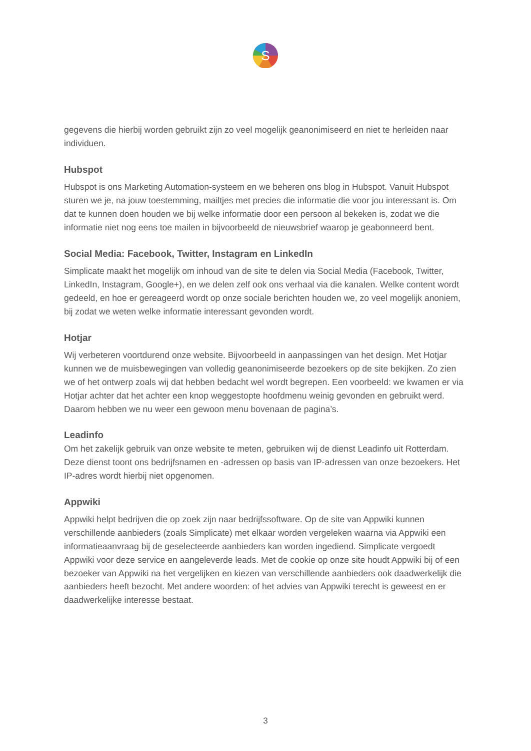S
gegevens die hierbij worden gebruikt zijn zo veel mogelijk geanonimiseerd en niet te herleiden naar individuen.
Hubspot
Hubspot is ons Marketing Automation-systeem en we beheren ons blog in Hubspot. Vanuit Hubspot sturen we je, na jouw toestemming, mailtjes met precies die informatie die voor jou interessant is. Om dat te kunnen doen houden we bij welke informatie door een persoon al bekeken is, zodat we die informatie niet nog eens toe mailen in bijvoorbeeld de nieuwsbrief waarop je geabonneerd bent.
Social Media: Facebook, Twitter, Instagram en LinkedIn
Simplicate maakt het mogelijk om inhoud van de site te delen via Social Media (Facebook, Twitter, LinkedIn, Instagram, Google+), en we delen zelf ook ons verhaal via die kanalen. Welke content wordt gedeeld, en hoe er gereageerd wordt op onze sociale berichten houden we, zo veel mogelijk anoniem, bij zodat we weten welke informatie interessant gevonden wordt.
Hotjar
Wij verbeteren voortdurend onze website. Bijvoorbeeld in aanpassingen van het design. Met Hotjar kunnen we de muisbewegingen van volledig geanonimiseerde bezoekers op de site bekijken. Zo zien we of het ontwerp zoals wij dat hebben bedacht wel wordt begrepen. Een voorbeeld: we kwamen er via Hotjar achter dat het achter een knop weggestopte hoofdmenu weinig gevonden en gebruikt werd. Daarom hebben we nu weer een gewoon menu bovenaan de pagina’s.
Leadinfo
Om het zakelijk gebruik van onze website te meten, gebruiken wij de dienst Leadinfo uit Rotterdam. Deze dienst toont ons bedrijfsnamen en -adressen op basis van IP-adressen van onze bezoekers. Het IP-adres wordt hierbij niet opgenomen.
Appwiki
Appwiki helpt bedrijven die op zoek zijn naar bedrijfssoftware. Op de site van Appwiki kunnen verschillende aanbieders (zoals Simplicate) met elkaar worden vergeleken waarna via Appwiki een informatieaanvraag bij de geselecteerde aanbieders kan worden ingediend. Simplicate vergoedt Appwiki voor deze service en aangeleverde leads. Met de cookie op onze site houdt Appwiki bij of een bezoeker van Appwiki na het vergelijken en kiezen van verschillende aanbieders ook daadwerkelijk die aanbieders heeft bezocht. Met andere woorden: of het advies van Appwiki terecht is geweest en er daadwerkelijke interesse bestaat.
3